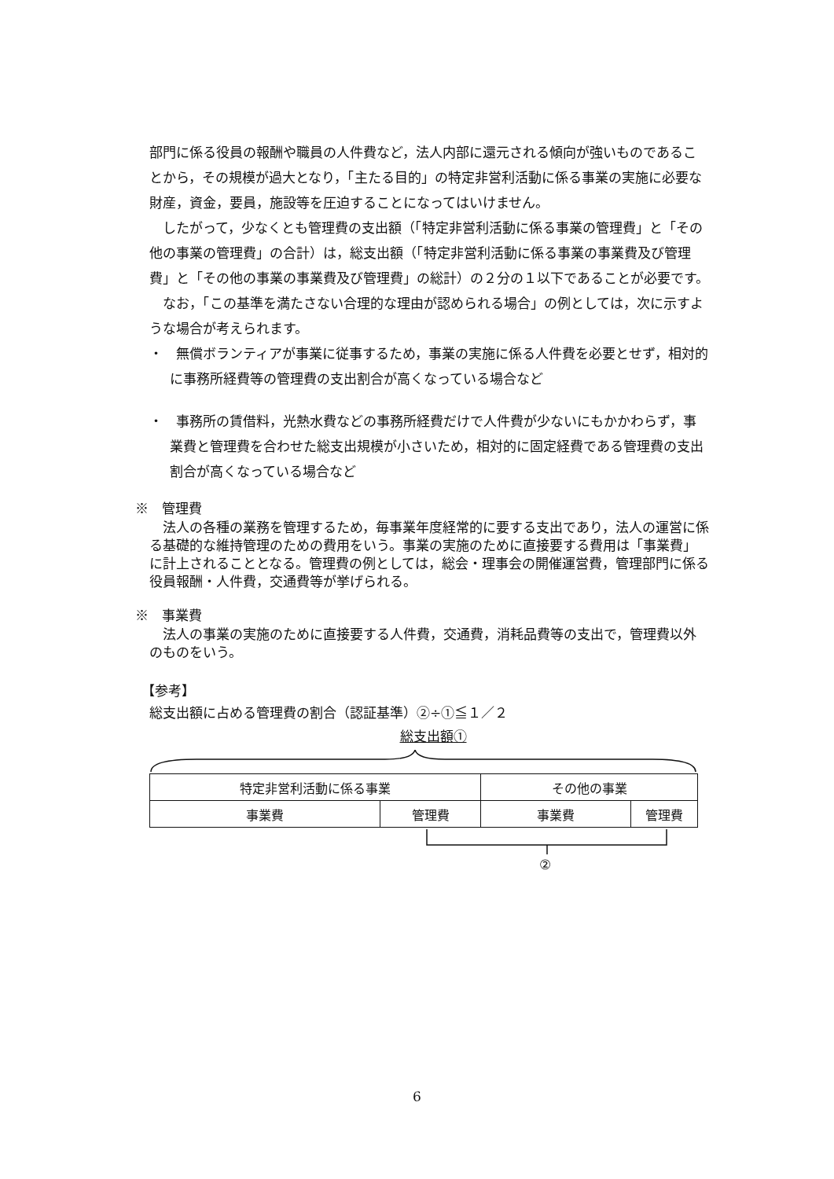部門に係る役員の報酬や職員の人件費など，法人内部に還元される傾向が強いものであることから，その規模が過大となり，「主たる目的」の特定非営利活動に係る事業の実施に必要な財産，資金，要員，施設等を圧迫することになってはいけません。
したがって，少なくとも管理費の支出額（「特定非営利活動に係る事業の管理費」と「その他の事業の管理費」の合計）は，総支出額（「特定非営利活動に係る事業の事業費及び管理費」と「その他の事業の事業費及び管理費」の総計）の２分の１以下であることが必要です。
なお，「この基準を満たさない合理的な理由が認められる場合」の例としては，次に示すような場合が考えられます。
・　無償ボランティアが事業に従事するため，事業の実施に係る人件費を必要とせず，相対的に事務所経費等の管理費の支出割合が高くなっている場合など
・　事務所の賃借料，光熱水費などの事務所経費だけで人件費が少ないにもかかわらず，事業費と管理費を合わせた総支出規模が小さいため，相対的に固定経費である管理費の支出割合が高くなっている場合など
※　管理費
法人の各種の業務を管理するため，毎事業年度経常的に要する支出であり，法人の運営に係る基礎的な維持管理のための費用をいう。事業の実施のために直接要する費用は「事業費」に計上されることとなる。管理費の例としては，総会・理事会の開催運営費，管理部門に係る役員報酬・人件費，交通費等が挙げられる。
※　事業費
法人の事業の実施のために直接要する人件費，交通費，消耗品費等の支出で，管理費以外のものをいう。
【参考】
総支出額に占める管理費の割合（認証基準）②÷①≦１／２
総支出額①
| 特定非営利活動に係る事業 | | その他の事業 | |
| 事業費 | 管理費 | 事業費 | 管理費 |
②
6